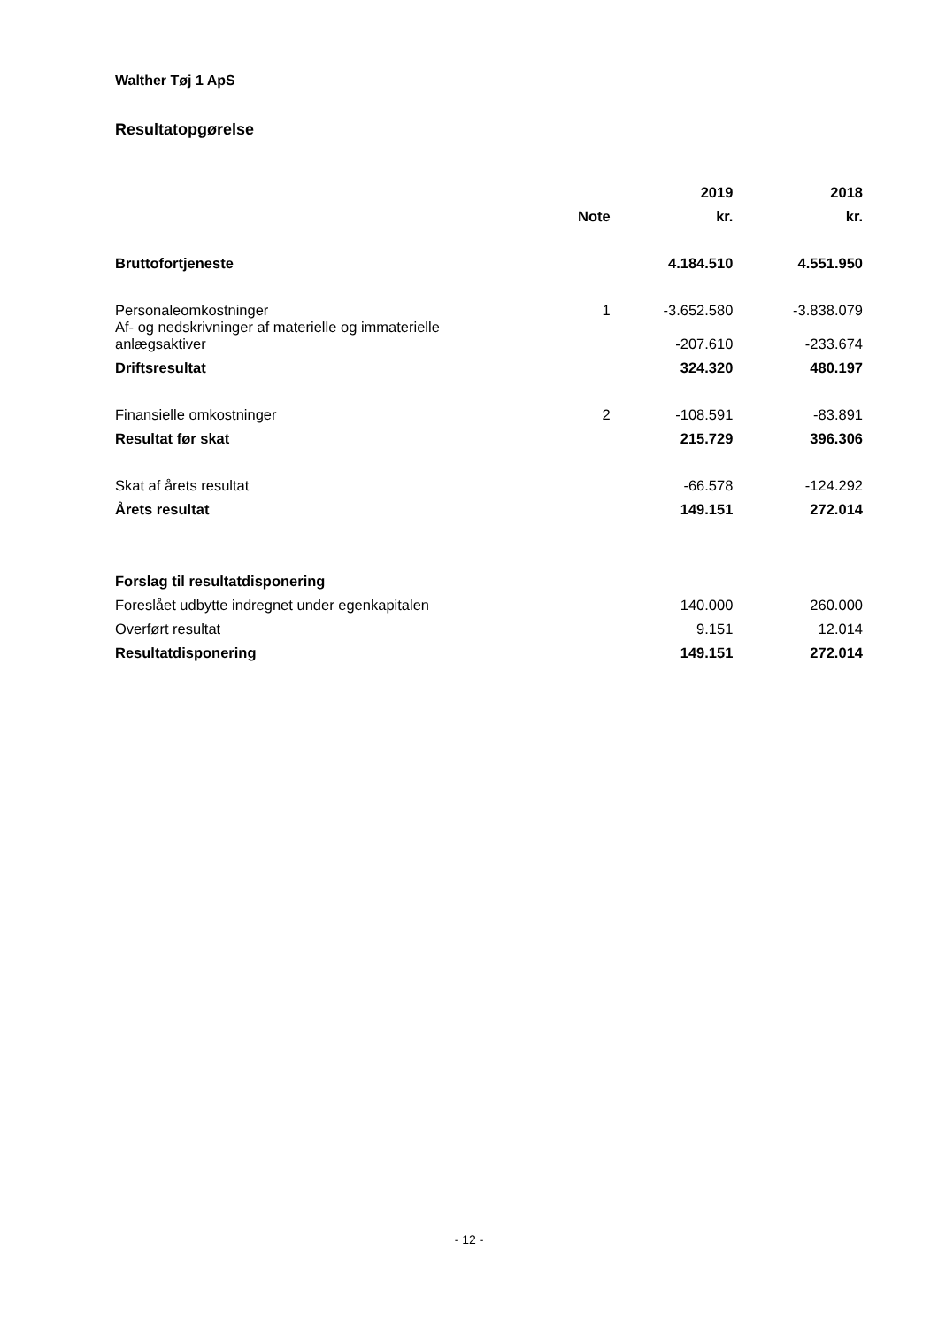Walther Tøj 1 ApS
Resultatopgørelse
| | | 2019 | 2018 |
| --- | --- | --- | --- |
| | Note | kr. | kr. |
| Bruttofortjeneste | | 4.184.510 | 4.551.950 |
| Personaleomkostninger | 1 | -3.652.580 | -3.838.079 |
| Af- og nedskrivninger af materielle og immaterielle anlægsaktiver | | -207.610 | -233.674 |
| Driftsresultat | | 324.320 | 480.197 |
| Finansielle omkostninger | 2 | -108.591 | -83.891 |
| Resultat før skat | | 215.729 | 396.306 |
| Skat af årets resultat | | -66.578 | -124.292 |
| Årets resultat | | 149.151 | 272.014 |
| Forslag til resultatdisponering | | | |
| Foreslået udbytte indregnet under egenkapitalen | | 140.000 | 260.000 |
| Overført resultat | | 9.151 | 12.014 |
| Resultatdisponering | | 149.151 | 272.014 |
- 12 -